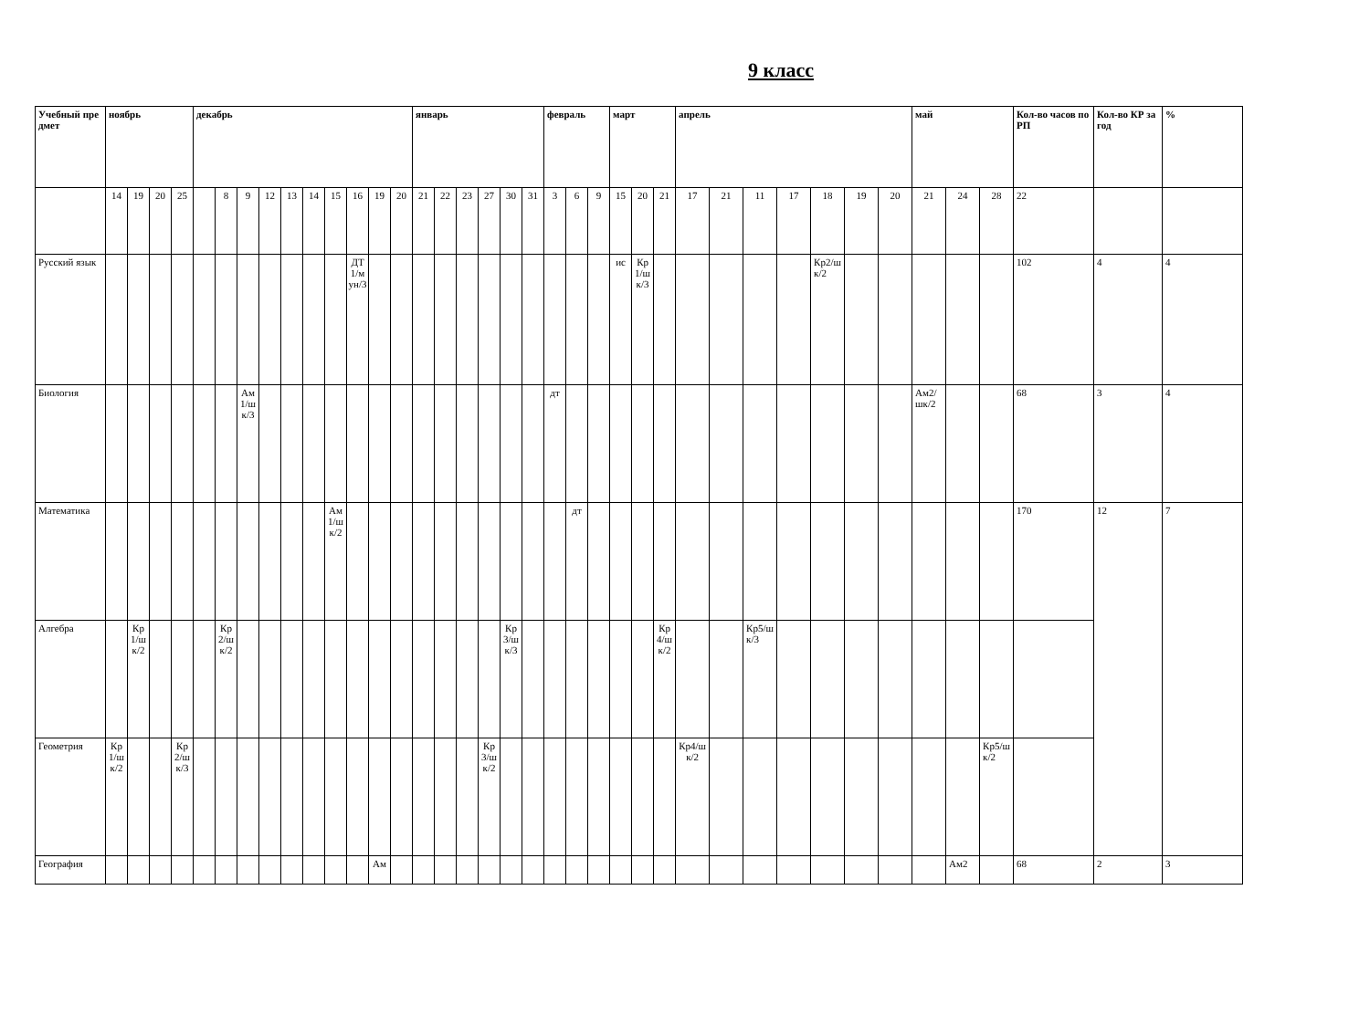9 класс
| Учебный предмет | ноябрь | | | | декабрь | | | | | | | | | | январь | | | | | | февраль | | | март | | | апрель | | | | | | | май | | | Кол-во часов по РП | Кол-во КР за год | % |
| --- | --- | --- | --- | --- | --- | --- | --- | --- | --- | --- | --- | --- | --- | --- | --- | --- | --- | --- | --- | --- | --- | --- | --- | --- | --- | --- | --- | --- | --- | --- | --- | --- | --- | --- | --- | --- | --- | --- | --- |
| | 14 | 19 | 20 | 25 | | 8 | 9 | 12 | 13 | 14 | 15 | 16 | 19 | 20 | 21 | 22 | 23 | 27 | 30 | 31 | 3 | 6 | 9 | 15 | 20 | 21 | 17 | 21 | 11 | 17 | 18 | 19 | 20 | 21 | 24 | 28 | 22 | | |
| Русский язык | | | | | | | | | | | | ДТ1/мун/3 | | | | | | | | | | | | ис | Кр1/шк/3 | | | | | | Кр2/шк/2 | | | | | | 102 | 4 | 4 |
| Биология | | | | | | | Ам1/шк/3 | | | | | | | | | | | | | | дт | | | | | | | | | | | | | Ам2/шк/2 | | | 68 | 3 | 4 |
| Математика | | | | | | | | | | | Ам1/шк/2 | | | | | | | | | | | дт | | | | | | | | | | | | | | | 170 | 12 | 7 |
| Алгебра | | Кр1/шк/2 | | | | Кр2/шк/2 | | | | | | | | | | | | | Кр3/шк/3 | | | | | | | Кр4/шк/2 | | | Кр5/шк/3 | | | | | | | | | | |
| Геометрия | Кр1/шк/2 | | | Кр2/шк/3 | | | | | | | | | | | | | | Кр3/шк/2 | | | | | | | | | Кр4/шк/2 | | | | | | | | | Кр5/шк/2 | | | |
| География | | | | | | | | | | | | | Ам | | | | | | | | | | | | | | | | | | | | | | Ам2 | | 68 | 2 | 3 |